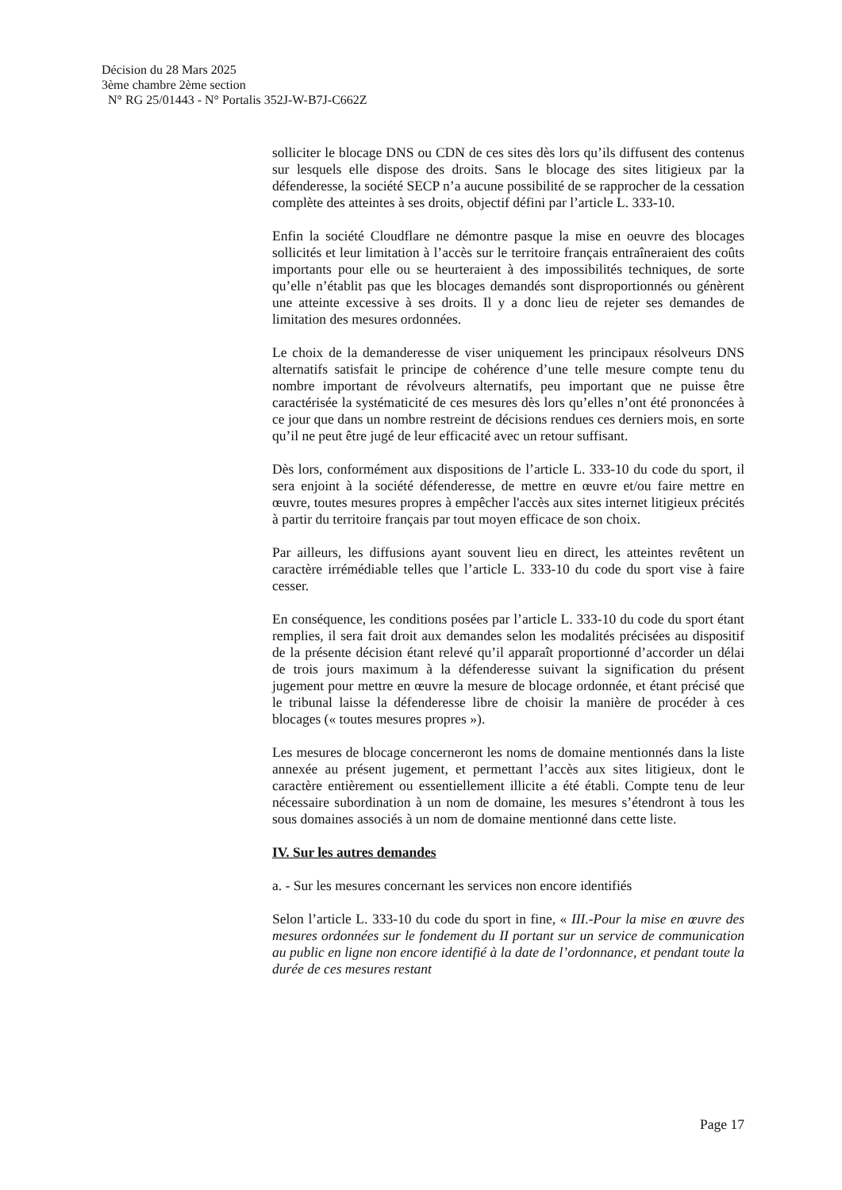Décision du 28 Mars 2025
3ème chambre 2ème section
N° RG 25/01443 - N° Portalis 352J-W-B7J-C662Z
solliciter le blocage DNS ou CDN de ces sites dès lors qu’ils diffusent des contenus sur lesquels elle dispose des droits. Sans le blocage des sites litigieux par la défenderesse, la société SECP n’a aucune possibilité de se rapprocher de la cessation complète des atteintes à ses droits, objectif défini par l’article L. 333-10.
Enfin la société Cloudflare ne démontre pasque la mise en oeuvre des blocages sollicités et leur limitation à l’accès sur le territoire français entraîneraient des coûts importants pour elle ou se heurteraient à des impossibilités techniques, de sorte qu’elle n’établit pas que les blocages demandés sont disproportionnés ou génèrent une atteinte excessive à ses droits. Il y a donc lieu de rejeter ses demandes de limitation des mesures ordonnées.
Le choix de la demanderesse de viser uniquement les principaux résolveurs DNS alternatifs satisfait le principe de cohérence d’une telle mesure compte tenu du nombre important de révolveurs alternatifs, peu important que ne puisse être caractérisée la systématicité de ces mesures dès lors qu’elles n’ont été prononcées à ce jour que dans un nombre restreint de décisions rendues ces derniers mois, en sorte qu’il ne peut être jugé de leur efficacité avec un retour suffisant.
Dès lors, conformément aux dispositions de l’article L. 333-10 du code du sport, il sera enjoint à la société défenderesse, de mettre en œuvre et/ou faire mettre en œuvre, toutes mesures propres à empêcher l'accès aux sites internet litigieux précités à partir du territoire français par tout moyen efficace de son choix.
Par ailleurs, les diffusions ayant souvent lieu en direct, les atteintes revêtent un caractère irrémédiable telles que l’article L. 333-10 du code du sport vise à faire cesser.
En conséquence, les conditions posées par l’article L. 333-10 du code du sport étant remplies, il sera fait droit aux demandes selon les modalités précisées au dispositif de la présente décision étant relevé qu’il apparaît proportionné d’accorder un délai de trois jours maximum à la défenderesse suivant la signification du présent jugement pour mettre en œuvre la mesure de blocage ordonnée, et étant précisé que le tribunal laisse la défenderesse libre de choisir la manière de procéder à ces blocages (« toutes mesures propres »).
Les mesures de blocage concerneront les noms de domaine mentionnés dans la liste annexée au présent jugement, et permettant l’accès aux sites litigieux, dont le caractère entièrement ou essentiellement illicite a été établi. Compte tenu de leur nécessaire subordination à un nom de domaine, les mesures s’étendront à tous les sous domaines associés à un nom de domaine mentionné dans cette liste.
IV. Sur les autres demandes
a. - Sur les mesures concernant les services non encore identifiés
Selon l’article L. 333-10 du code du sport in fine, « III.-Pour la mise en œuvre des mesures ordonnées sur le fondement du II portant sur un service de communication au public en ligne non encore identifié à la date de l’ordonnance, et pendant toute la durée de ces mesures restant
Page 17